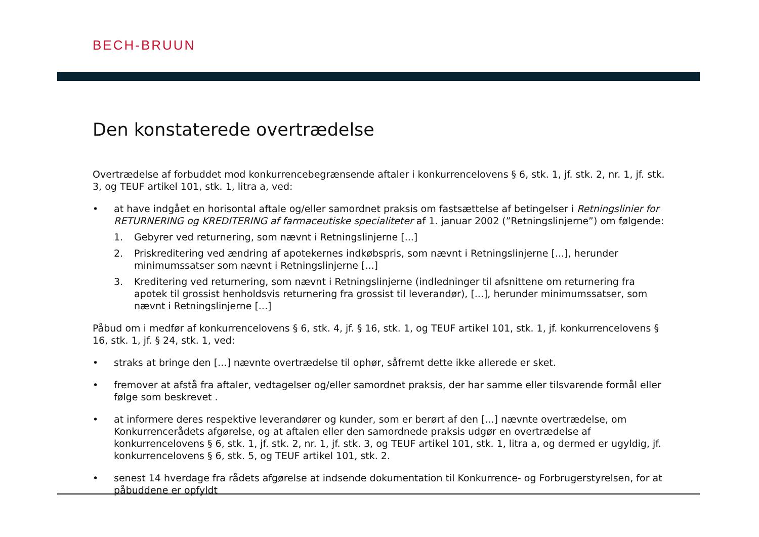BECH-BRUUN
Den konstaterede overtrædelse
Overtrædelse af forbuddet mod konkurrencebegrænsende aftaler i konkurrencelovens § 6, stk. 1, jf. stk. 2, nr. 1, jf. stk. 3, og TEUF artikel 101, stk. 1, litra a, ved:
• at have indgået en horisontal aftale og/eller samordnet praksis om fastsættelse af betingelser i Retningslinier for RETURNERING og KREDITERING af farmaceutiske specialiteter af 1. januar 2002 (”Retningslinjerne”) om følgende:
1. Gebyrer ved returnering, som nævnt i Retningslinjerne [...]
2. Priskreditering ved ændring af apotekernes indkøbspris, som nævnt i Retningslinjerne [...], herunder minimumssatser som nævnt i Retningslinjerne [...]
3. Kreditering ved returnering, som nævnt i Retningslinjerne (indledninger til afsnittene om returnering fra apotek til grossist henholdsvis returnering fra grossist til leverandør), [...], herunder minimumssatser, som nævnt i Retningslinjerne [...]
Påbud om i medfør af konkurrencelovens § 6, stk. 4, jf. § 16, stk. 1, og TEUF artikel 101, stk. 1, jf. konkurrencelovens § 16, stk. 1, jf. § 24, stk. 1, ved:
• straks at bringe den [...] nævnte overtrædelse til ophør, såfremt dette ikke allerede er sket.
• fremover at afstå fra aftaler, vedtagelser og/eller samordnet praksis, der har samme eller tilsvarende formål eller følge som beskrevet .
• at informere deres respektive leverandører og kunder, som er berørt af den [...] nævnte overtrædelse, om Konkurrencerådets afgørelse, og at aftalen eller den samordnede praksis udgør en overtrædelse af konkurrencelovens § 6, stk. 1, jf. stk. 2, nr. 1, jf. stk. 3, og TEUF artikel 101, stk. 1, litra a, og dermed er ugyldig, jf. konkurrencelovens § 6, stk. 5, og TEUF artikel 101, stk. 2.
• senest 14 hverdage fra rådets afgørelse at indsende dokumentation til Konkurrence- og Forbrugerstyrelsen, for at påbuddene er opfyldt